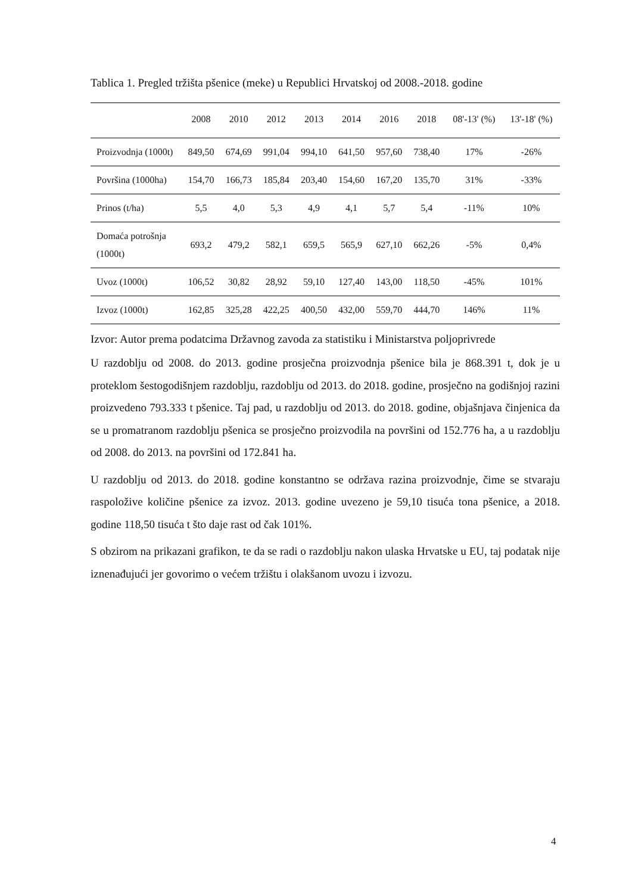Tablica 1. Pregled tržišta pšenice (meke) u Republici Hrvatskoj od 2008.-2018. godine
| | 2008 | 2010 | 2012 | 2013 | 2014 | 2016 | 2018 | 08'-13' (%) | 13'-18' (%) |
| --- | --- | --- | --- | --- | --- | --- | --- | --- | --- |
| Proizvodnja (1000t) | 849,50 | 674,69 | 991,04 | 994,10 | 641,50 | 957,60 | 738,40 | 17% | -26% |
| Površina (1000ha) | 154,70 | 166,73 | 185,84 | 203,40 | 154,60 | 167,20 | 135,70 | 31% | -33% |
| Prinos (t/ha) | 5,5 | 4,0 | 5,3 | 4,9 | 4,1 | 5,7 | 5,4 | -11% | 10% |
| Domaća potrošnja (1000t) | 693,2 | 479,2 | 582,1 | 659,5 | 565,9 | 627,10 | 662,26 | -5% | 0,4% |
| Uvoz (1000t) | 106,52 | 30,82 | 28,92 | 59,10 | 127,40 | 143,00 | 118,50 | -45% | 101% |
| Izvoz (1000t) | 162,85 | 325,28 | 422,25 | 400,50 | 432,00 | 559,70 | 444,70 | 146% | 11% |
Izvor: Autor prema podatcima Državnog zavoda za statistiku i Ministarstva poljoprivrede
U razdoblju od 2008. do 2013. godine prosječna proizvodnja pšenice bila je 868.391 t, dok je u proteklom šestogodišnjem razdoblju, razdoblju od 2013. do 2018. godine, prosječno na godišnjoj razini proizvedeno 793.333 t pšenice. Taj pad, u razdoblju od 2013. do 2018. godine, objašnjava činjenica da se u promatranom razdoblju pšenica se prosječno proizvodila na površini od 152.776 ha, a u razdoblju od 2008. do 2013. na površini od 172.841 ha.
U razdoblju od 2013. do 2018. godine konstantno se održava razina proizvodnje, čime se stvaraju raspoložive količine pšenice za izvoz. 2013. godine uvezeno je 59,10 tisuća tona pšenice, a 2018. godine 118,50 tisuća t što daje rast od čak 101%.
S obzirom na prikazani grafikon, te da se radi o razdoblju nakon ulaska Hrvatske u EU, taj podatak nije iznenađujući jer govorimo o većem tržištu i olakšanom uvozu i izvozu.
4